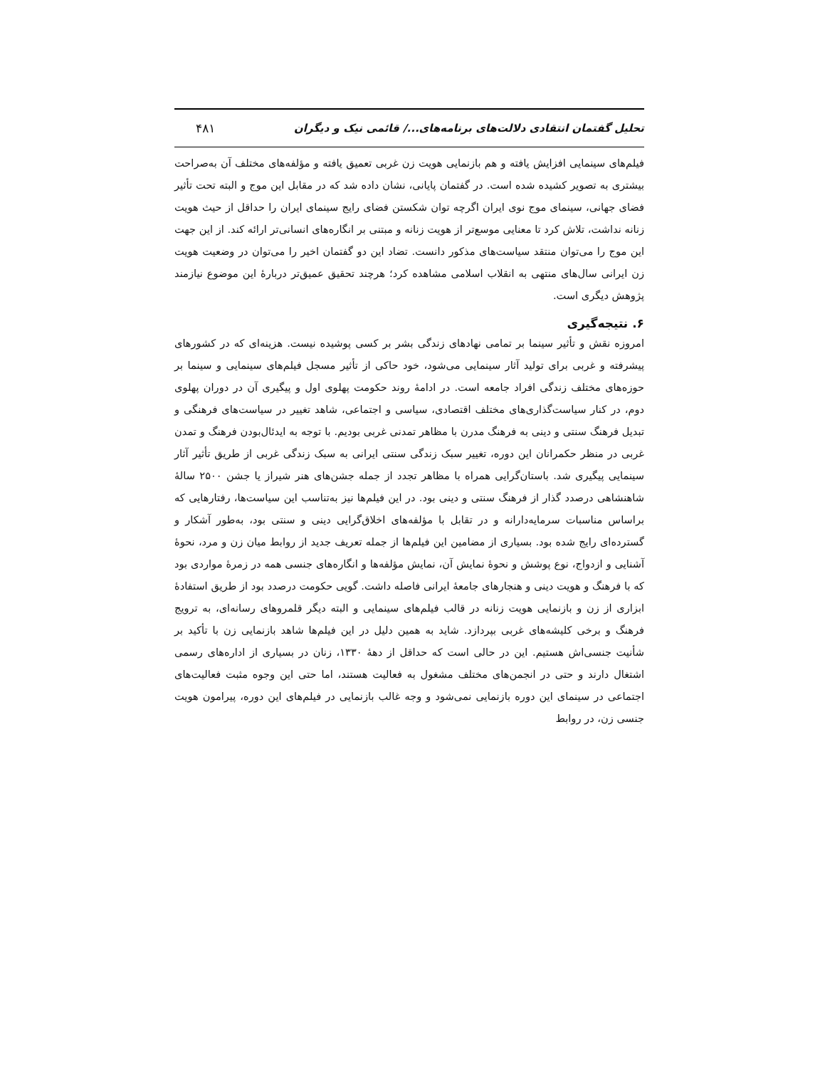تحلیل گفتمان انتقادی دلالت‌های برنامه‌های.../ قائمی نیک و دیگران ۴۸۱
فیلم‌های سینمایی افزایش یافته و هم بازنمایی هویت زن غربی تعمیق یافته و مؤلفه‌های مختلف آن به‌صراحت بیشتری به تصویر کشیده شده است. در گفتمان پایانی، نشان داده شد که در مقابل این موج و البته تحت تأثیر فضای جهانی، سینمای موج نوی ایران اگرچه توان شکستن فضای رایج سینمای ایران را حداقل از حیث هویت زنانه نداشت، تلاش کرد تا معنایی موسع‌تر از هویت زنانه و مبتنی بر انگاره‌های انسانی‌تر ارائه کند. از این جهت این موج را می‌توان منتقد سیاست‌های مذکور دانست. تضاد این دو گفتمان اخیر را می‌توان در وضعیت هویت زن ایرانی سال‌های منتهی به انقلاب اسلامی مشاهده کرد؛ هرچند تحقیق عمیق‌تر دربارهٔ این موضوع نیازمند پژوهش دیگری است.
۶. نتیجه‌گیری
امروزه نقش و تأثیر سینما بر تمامی نهادهای زندگی بشر بر کسی پوشیده نیست. هزینه‌ای که در کشورهای پیشرفته و غربی برای تولید آثار سینمایی می‌شود، خود حاکی از تأثیر مسجل فیلم‌های سینمایی و سینما بر حوزه‌های مختلف زندگی افراد جامعه است. در ادامهٔ روند حکومت پهلوی اول و پیگیری آن در دوران پهلوی دوم، در کنار سیاست‌گذاری‌های مختلف اقتصادی، سیاسی و اجتماعی، شاهد تغییر در سیاست‌های فرهنگی و تبدیل فرهنگ سنتی و دینی به فرهنگ مدرن با مظاهر تمدنی غربی بودیم. با توجه به ایدئال‌بودن فرهنگ و تمدن غربی در منظر حکمرانان این دوره، تغییر سبک زندگی سنتی ایرانی به سبک زندگی غربی از طریق تأثیر آثار سینمایی پیگیری شد. باستان‌گرایی همراه با مظاهر تجدد از جمله جشن‌های هنر شیراز یا جشن ۲۵۰۰ سالهٔ شاهنشاهی درصدد گذار از فرهنگ سنتی و دینی بود. در این فیلم‌ها نیز به‌تناسب این سیاست‌ها، رفتارهایی که براساس مناسبات سرمایه‌دارانه و در تقابل با مؤلفه‌های اخلاق‌گرایی دینی و سنتی بود، به‌طور آشکار و گسترده‌ای رایج شده بود. بسیاری از مضامین این فیلم‌ها از جمله تعریف جدید از روابط میان زن و مرد، نحوهٔ آشنایی و ازدواج، نوع پوشش و نحوهٔ نمایش آن، نمایش مؤلفه‌ها و انگاره‌های جنسی همه در زمرهٔ مواردی بود که با فرهنگ و هویت دینی و هنجارهای جامعهٔ ایرانی فاصله داشت. گویی حکومت درصدد بود از طریق استفادهٔ ابزاری از زن و بازنمایی هویت زنانه در قالب فیلم‌های سینمایی و البته دیگر قلمروهای رسانه‌ای، به ترویج فرهنگ و برخی کلیشه‌های غربی بپردازد. شاید به همین دلیل در این فیلم‌ها شاهد بازنمایی زن با تأکید بر شأنیت جنسی‌اش هستیم. این در حالی است که حداقل از دههٔ ۱۳۳۰، زنان در بسیاری از اداره‌های رسمی اشتغال دارند و حتی در انجمن‌های مختلف مشغول به فعالیت هستند، اما حتی این وجوه مثبت فعالیت‌های اجتماعی در سینمای این دوره بازنمایی نمی‌شود و وجه غالب بازنمایی در فیلم‌های این دوره، پیرامون هویت جنسی زن، در روابط